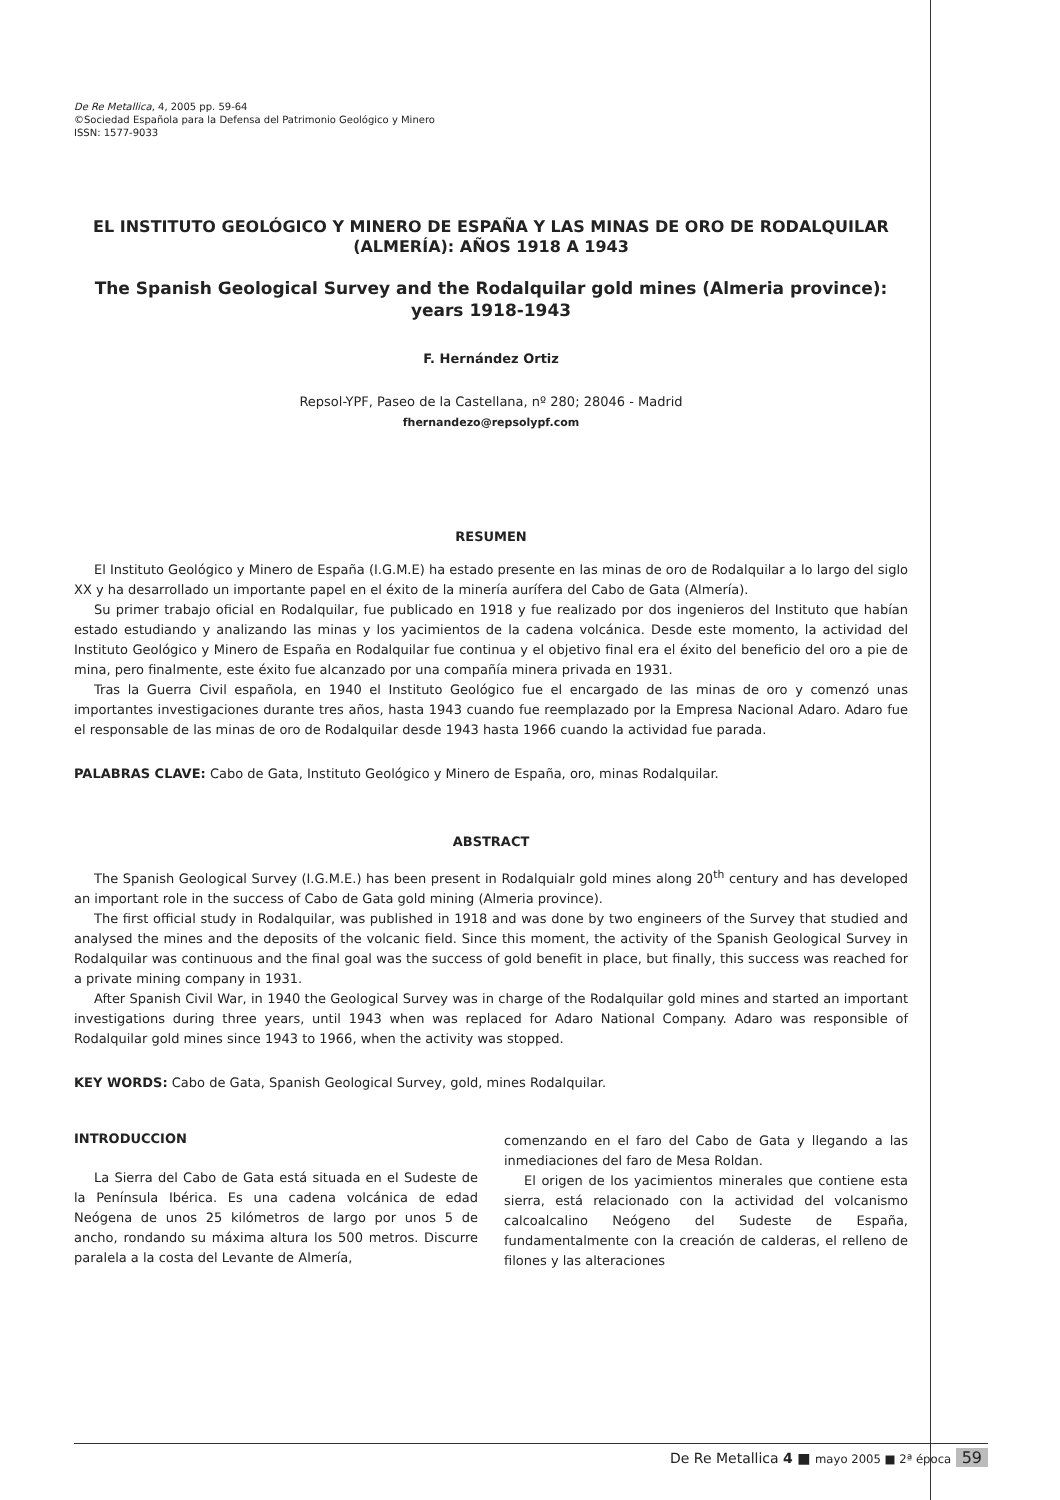De Re Metallica, 4, 2005 pp. 59-64
©Sociedad Española para la Defensa del Patrimonio Geológico y Minero
ISSN: 1577-9033
EL INSTITUTO GEOLÓGICO Y MINERO DE ESPAÑA Y LAS MINAS DE ORO DE RODALQUILAR (ALMERÍA): AÑOS 1918 A 1943
The Spanish Geological Survey and the Rodalquilar gold mines (Almeria province): years 1918-1943
F. Hernández Ortiz
Repsol-YPF, Paseo de la Castellana, nº 280; 28046 - Madrid
fhernandezo@repsolypf.com
RESUMEN
El Instituto Geológico y Minero de España (I.G.M.E) ha estado presente en las minas de oro de Rodalquilar a lo largo del siglo XX y ha desarrollado un importante papel en el éxito de la minería aurífera del Cabo de Gata (Almería).
Su primer trabajo oficial en Rodalquilar, fue publicado en 1918 y fue realizado por dos ingenieros del Instituto que habían estado estudiando y analizando las minas y los yacimientos de la cadena volcánica. Desde este momento, la actividad del Instituto Geológico y Minero de España en Rodalquilar fue continua y el objetivo final era el éxito del beneficio del oro a pie de mina, pero finalmente, este éxito fue alcanzado por una compañía minera privada en 1931.
Tras la Guerra Civil española, en 1940 el Instituto Geológico fue el encargado de las minas de oro y comenzó unas importantes investigaciones durante tres años, hasta 1943 cuando fue reemplazado por la Empresa Nacional Adaro. Adaro fue el responsable de las minas de oro de Rodalquilar desde 1943 hasta 1966 cuando la actividad fue parada.
PALABRAS CLAVE: Cabo de Gata, Instituto Geológico y Minero de España, oro, minas Rodalquilar.
ABSTRACT
The Spanish Geological Survey (I.G.M.E.) has been present in Rodalquialr gold mines along 20<sup>th</sup> century and has developed an important role in the success of Cabo de Gata gold mining (Almeria province).
The first official study in Rodalquilar, was published in 1918 and was done by two engineers of the Survey that studied and analysed the mines and the deposits of the volcanic field. Since this moment, the activity of the Spanish Geological Survey in Rodalquilar was continuous and the final goal was the success of gold benefit in place, but finally, this success was reached for a private mining company in 1931.
After Spanish Civil War, in 1940 the Geological Survey was in charge of the Rodalquilar gold mines and started an important investigations during three years, until 1943 when was replaced for Adaro National Company. Adaro was responsible of Rodalquilar gold mines since 1943 to 1966, when the activity was stopped.
KEY WORDS: Cabo de Gata, Spanish Geological Survey, gold, mines Rodalquilar.
INTRODUCCION
La Sierra del Cabo de Gata está situada en el Sudeste de la Península Ibérica. Es una cadena volcánica de edad Neógena de unos 25 kilómetros de largo por unos 5 de ancho, rondando su máxima altura los 500 metros. Discurre paralela a la costa del Levante de Almería,
comenzando en el faro del Cabo de Gata y llegando a las inmediaciones del faro de Mesa Roldan.
El origen de los yacimientos minerales que contiene esta sierra, está relacionado con la actividad del volcanismo calcoalcalino Neógeno del Sudeste de España, fundamentalmente con la creación de calderas, el relleno de filones y las alteraciones
De Re Metallica 4 ■ mayo 2005 ■ 2ª época 59